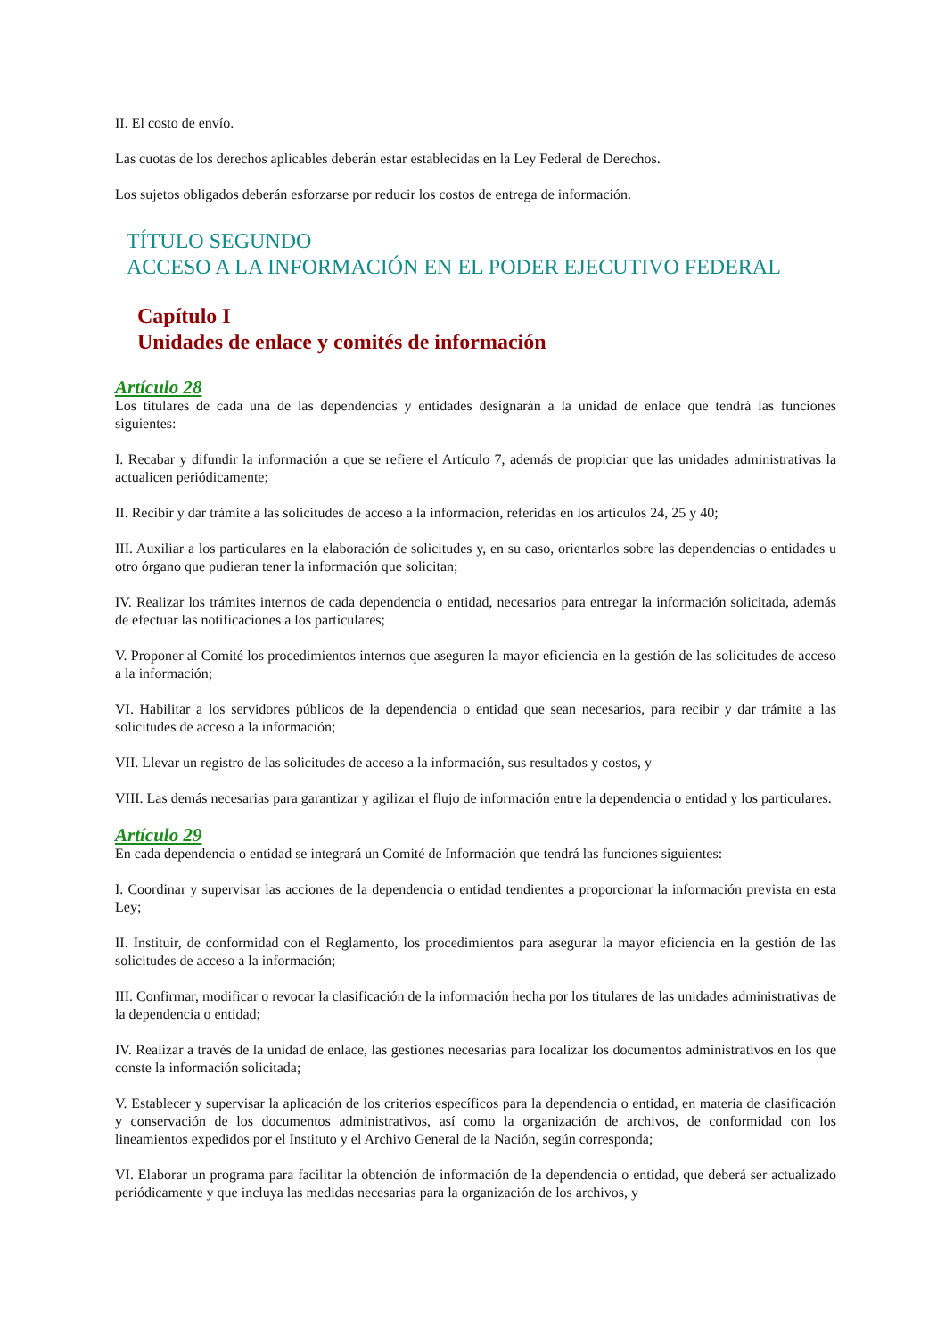II. El costo de envío.
Las cuotas de los derechos aplicables deberán estar establecidas en la Ley Federal de Derechos.
Los sujetos obligados deberán esforzarse por reducir los costos de entrega de información.
TÍTULO SEGUNDO
ACCESO A LA INFORMACIÓN EN EL PODER EJECUTIVO FEDERAL
Capítulo I
Unidades de enlace y comités de información
Artículo 28
Los titulares de cada una de las dependencias y entidades designarán a la unidad de enlace que tendrá las funciones siguientes:
I. Recabar y difundir la información a que se refiere el Artículo 7, además de propiciar que las unidades administrativas la actualicen periódicamente;
II. Recibir y dar trámite a las solicitudes de acceso a la información, referidas en los artículos 24, 25 y 40;
III. Auxiliar a los particulares en la elaboración de solicitudes y, en su caso, orientarlos sobre las dependencias o entidades u otro órgano que pudieran tener la información que solicitan;
IV. Realizar los trámites internos de cada dependencia o entidad, necesarios para entregar la información solicitada, además de efectuar las notificaciones a los particulares;
V. Proponer al Comité los procedimientos internos que aseguren la mayor eficiencia en la gestión de las solicitudes de acceso a la información;
VI. Habilitar a los servidores públicos de la dependencia o entidad que sean necesarios, para recibir y dar trámite a las solicitudes de acceso a la información;
VII. Llevar un registro de las solicitudes de acceso a la información, sus resultados y costos, y
VIII. Las demás necesarias para garantizar y agilizar el flujo de información entre la dependencia o entidad y los particulares.
Artículo 29
En cada dependencia o entidad se integrará un Comité de Información que tendrá las funciones siguientes:
I. Coordinar y supervisar las acciones de la dependencia o entidad tendientes a proporcionar la información prevista en esta Ley;
II. Instituir, de conformidad con el Reglamento, los procedimientos para asegurar la mayor eficiencia en la gestión de las solicitudes de acceso a la información;
III. Confirmar, modificar o revocar la clasificación de la información hecha por los titulares de las unidades administrativas de la dependencia o entidad;
IV. Realizar a través de la unidad de enlace, las gestiones necesarias para localizar los documentos administrativos en los que conste la información solicitada;
V. Establecer y supervisar la aplicación de los criterios específicos para la dependencia o entidad, en materia de clasificación y conservación de los documentos administrativos, así como la organización de archivos, de conformidad con los lineamientos expedidos por el Instituto y el Archivo General de la Nación, según corresponda;
VI. Elaborar un programa para facilitar la obtención de información de la dependencia o entidad, que deberá ser actualizado periódicamente y que incluya las medidas necesarias para la organización de los archivos, y